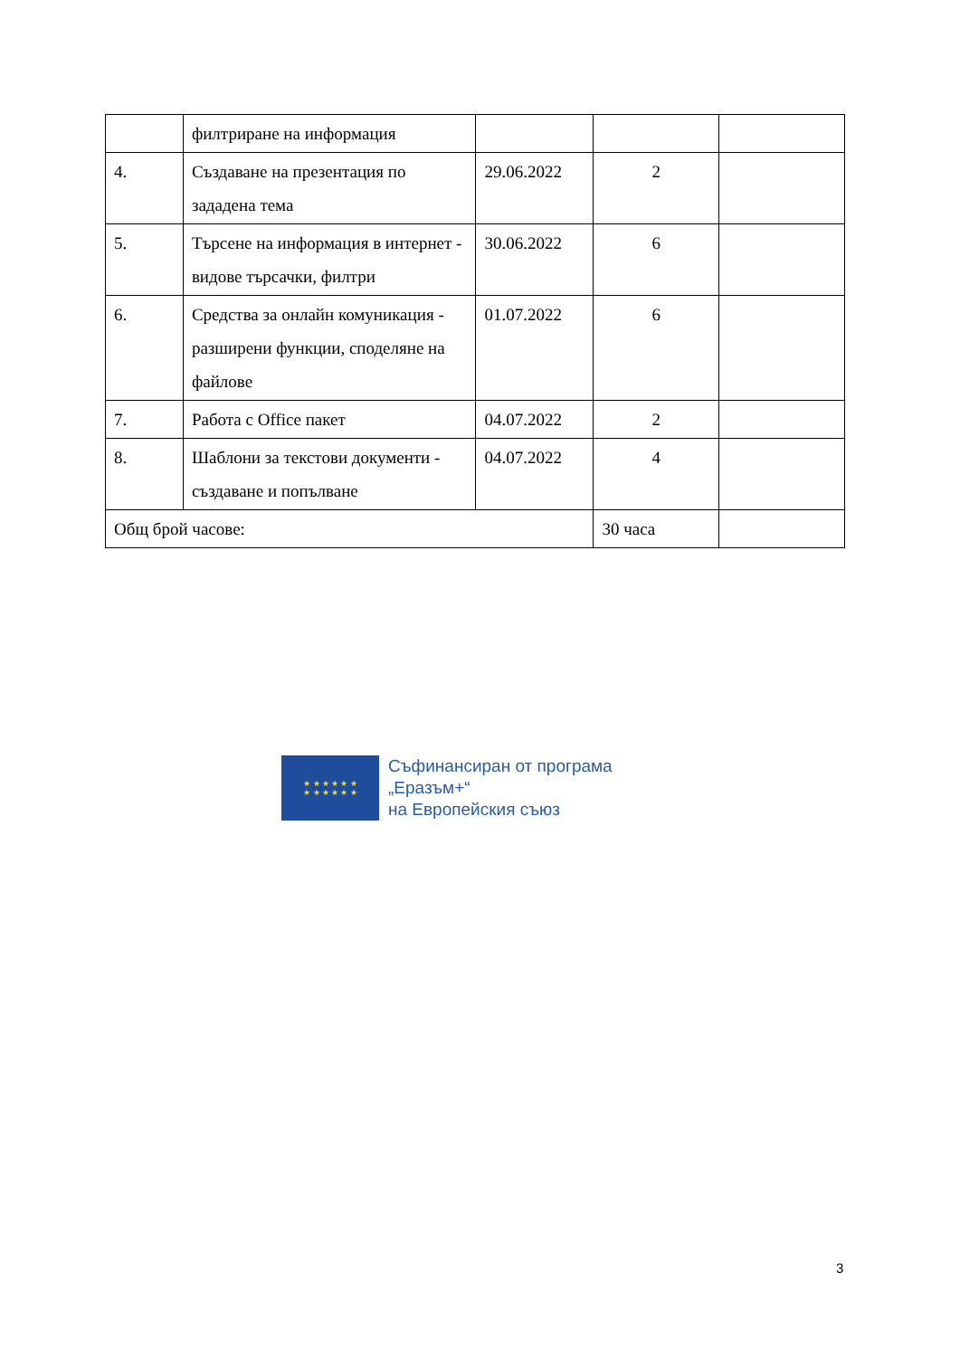| | филтриране на информация | | | |
| 4. | Създаване на презентация по зададена тема | 29.06.2022 | 2 | |
| 5. | Търсене на информация в интернет - видове търсачки, филтри | 30.06.2022 | 6 | |
| 6. | Средства за онлайн комуникация - разширени функции, споделяне на файлове | 01.07.2022 | 6 | |
| 7. | Работа с Office пакет | 04.07.2022 | 2 | |
| 8. | Шаблони за текстови документи - създаване и попълване | 04.07.2022 | 4 | |
| Общ брой часове: | | | 30 часа | |
★ ★ ★ ★ ★ ★
★ ★ ★ ★ ★ ★
Съфинансиран от програма
„Еразъм+“
на Европейския съюз
3